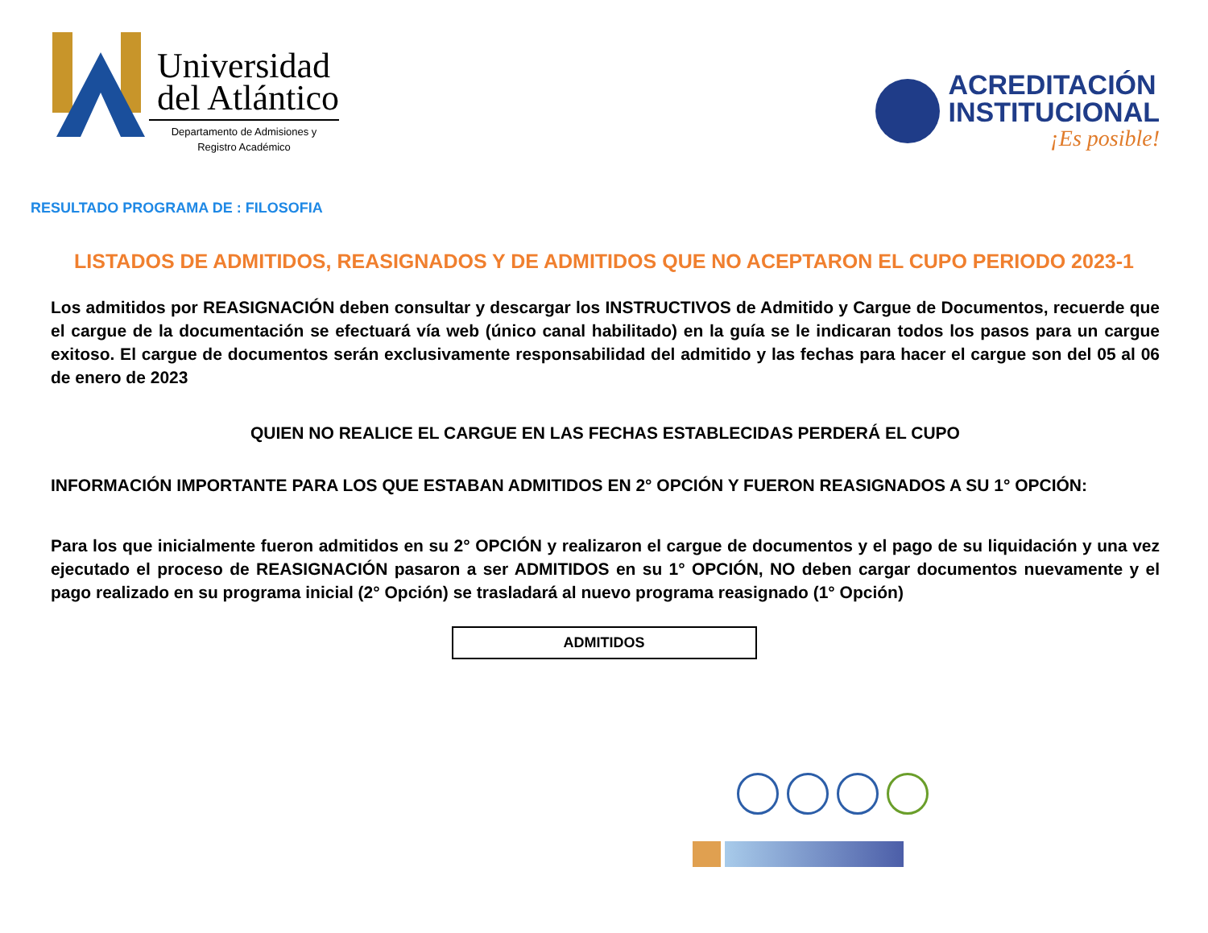Universidad
del Atlántico
Departamento de Admisiones y
Registro Académico
ACREDITACIÓN
INSTITUCIONAL
¡Es posible!
RESULTADO PROGRAMA DE : FILOSOFIA
LISTADOS DE ADMITIDOS, REASIGNADOS Y DE ADMITIDOS QUE NO ACEPTARON EL CUPO PERIODO 2023-1
Los admitidos por REASIGNACIÓN deben consultar y descargar los INSTRUCTIVOS de Admitido y Cargue de Documentos, recuerde que el cargue de la documentación se efectuará vía web (único canal habilitado) en la guía se le indicaran todos los pasos para un cargue exitoso. El cargue de documentos serán exclusivamente responsabilidad del admitido y las fechas para hacer el cargue son del 05 al 06 de enero de 2023
QUIEN NO REALICE EL CARGUE EN LAS FECHAS ESTABLECIDAS PERDERÁ EL CUPO
INFORMACIÓN IMPORTANTE PARA LOS QUE ESTABAN ADMITIDOS EN 2° OPCIÓN Y FUERON REASIGNADOS A SU 1° OPCIÓN:
Para los que inicialmente fueron admitidos en su 2° OPCIÓN y realizaron el cargue de documentos y el pago de su liquidación y una vez ejecutado el proceso de REASIGNACIÓN pasaron a ser ADMITIDOS en su 1° OPCIÓN, NO deben cargar documentos nuevamente y el pago realizado en su programa inicial (2° Opción) se trasladará al nuevo programa reasignado (1° Opción)
ADMITIDOS